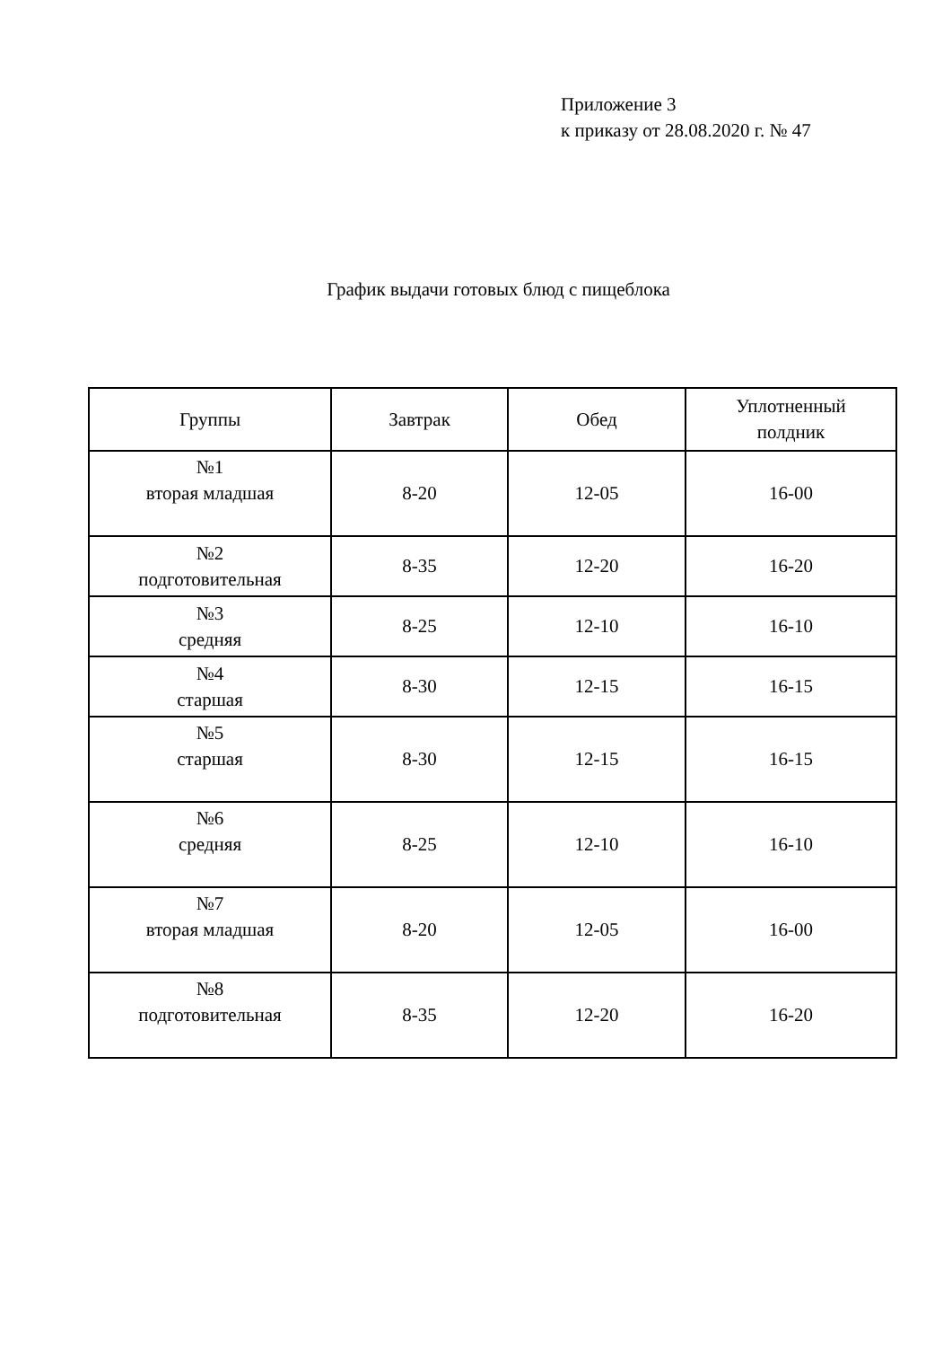Приложение 3
к приказу от 28.08.2020 г. № 47
График выдачи готовых блюд с пищеблока
| Группы | Завтрак | Обед | Уплотненный полдник |
| --- | --- | --- | --- |
| №1 вторая младшая | 8-20 | 12-05 | 16-00 |
| №2 подготовительная | 8-35 | 12-20 | 16-20 |
| №3 средняя | 8-25 | 12-10 | 16-10 |
| №4 старшая | 8-30 | 12-15 | 16-15 |
| №5 старшая | 8-30 | 12-15 | 16-15 |
| №6 средняя | 8-25 | 12-10 | 16-10 |
| №7 вторая младшая | 8-20 | 12-05 | 16-00 |
| №8 подготовительная | 8-35 | 12-20 | 16-20 |